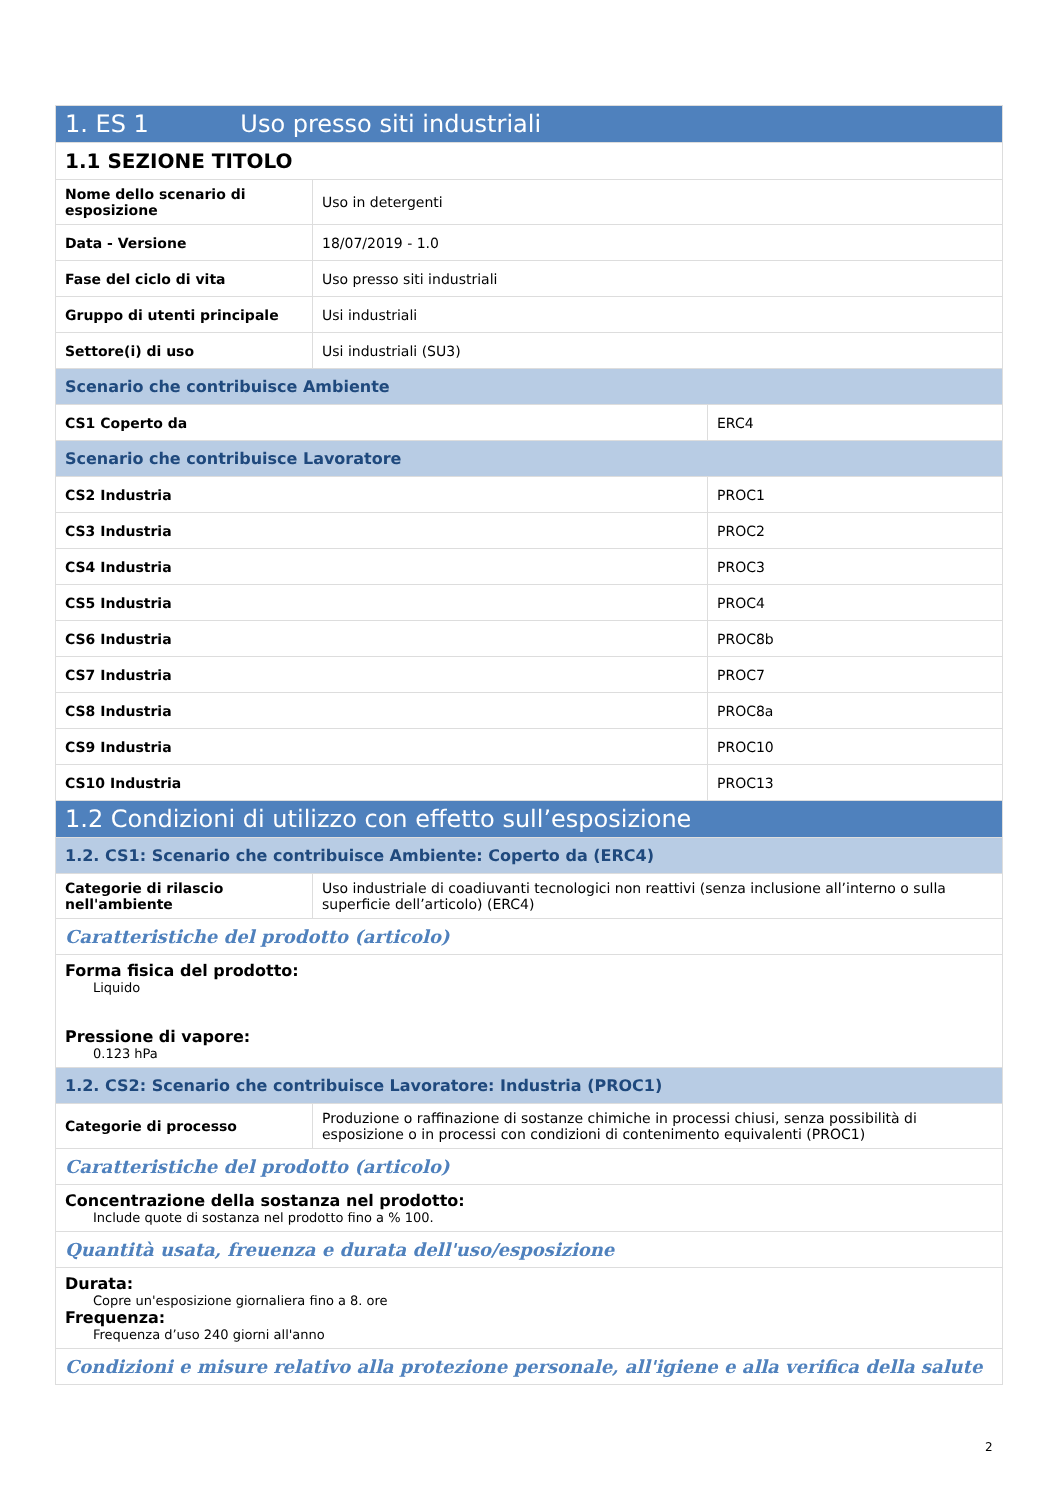| 1. ES 1 Uso presso siti industriali | | |
| 1.1 SEZIONE TITOLO | | |
| Nome dello scenario di esposizione | Uso in detergenti | |
| Data - Versione | 18/07/2019 - 1.0 | |
| Fase del ciclo di vita | Uso presso siti industriali | |
| Gruppo di utenti principale | Usi industriali | |
| Settore(i) di uso | Usi industriali (SU3) | |
| Scenario che contribuisce Ambiente | | |
| CS1 Coperto da | | ERC4 |
| Scenario che contribuisce Lavoratore | | |
| CS2 Industria | | PROC1 |
| CS3 Industria | | PROC2 |
| CS4 Industria | | PROC3 |
| CS5 Industria | | PROC4 |
| CS6 Industria | | PROC8b |
| CS7 Industria | | PROC7 |
| CS8 Industria | | PROC8a |
| CS9 Industria | | PROC10 |
| CS10 Industria | | PROC13 |
| 1.2 Condizioni di utilizzo con effetto sull’esposizione | | |
| 1.2. CS1: Scenario che contribuisce Ambiente: Coperto da (ERC4) | | |
| Categorie di rilascio nell'ambiente | Uso industriale di coadiuvanti tecnologici non reattivi (senza inclusione all’interno o sulla superficie dell’articolo) (ERC4) | |
| Caratteristiche del prodotto (articolo) | | |
| Forma fisica del prodotto: Liquido Pressione di vapore: 0.123 hPa | | |
| 1.2. CS2: Scenario che contribuisce Lavoratore: Industria (PROC1) | | |
| Categorie di processo | Produzione o raffinazione di sostanze chimiche in processi chiusi, senza possibilità di esposizione o in processi con condizioni di contenimento equivalenti (PROC1) | |
| Caratteristiche del prodotto (articolo) | | |
| Concentrazione della sostanza nel prodotto: Include quote di sostanza nel prodotto fino a % 100. | | |
| Quantità usata, freuenza e durata dell'uso/esposizione | | |
| Durata: Copre un'esposizione giornaliera fino a 8. ore Frequenza: Frequenza d’uso 240 giorni all'anno | | |
| Condizioni e misure relativo alla protezione personale, all'igiene e alla verifica della salute | | |
2